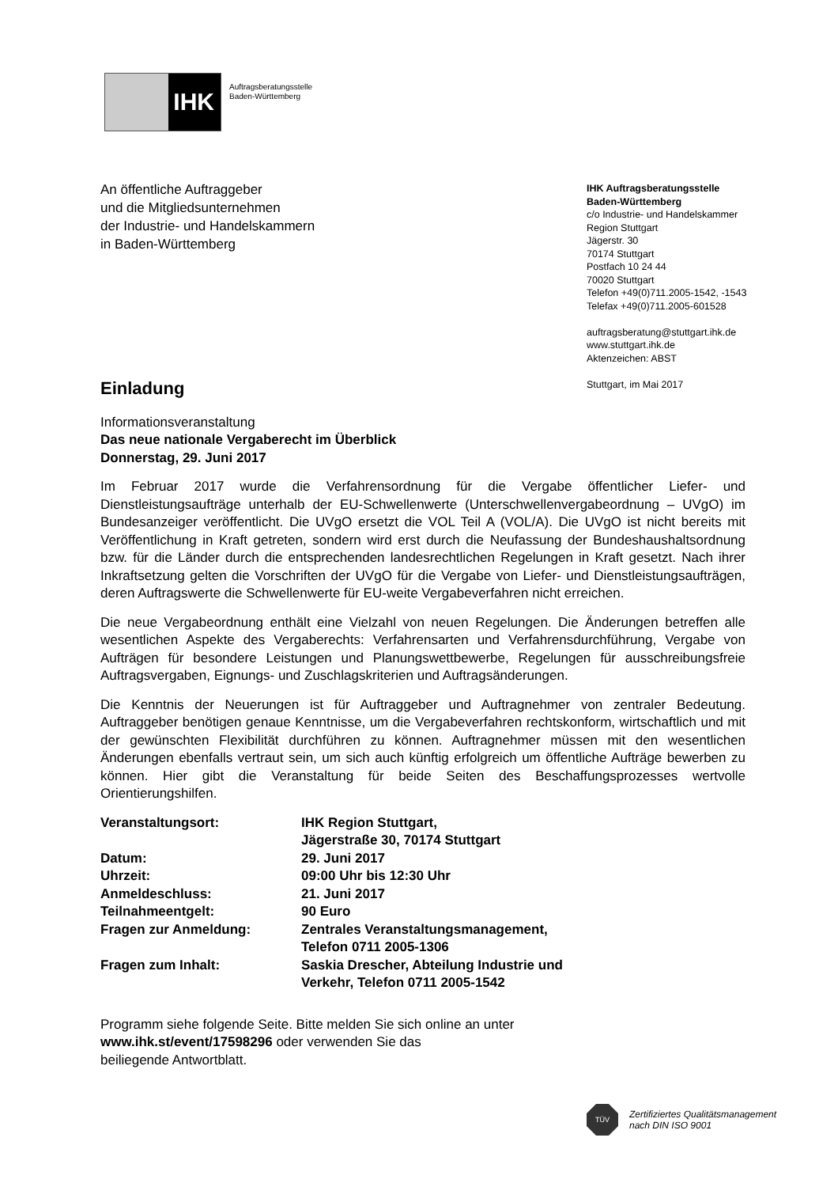IHK
Auftragsberatungsstelle
Baden-Württemberg
An öffentliche Auftraggeber
und die Mitgliedsunternehmen
der Industrie- und Handelskammern
in Baden-Württemberg
IHK Auftragsberatungsstelle
Baden-Württemberg
c/o Industrie- und Handelskammer
Region Stuttgart
Jägerstr. 30
70174 Stuttgart
Postfach 10 24 44
70020 Stuttgart
Telefon +49(0)711.2005-1542, -1543
Telefax +49(0)711.2005-601528
auftragsberatung@stuttgart.ihk.de
www.stuttgart.ihk.de
Aktenzeichen: ABST
Stuttgart, im Mai 2017
Einladung
Informationsveranstaltung
Das neue nationale Vergaberecht im Überblick
Donnerstag, 29. Juni 2017
Im Februar 2017 wurde die Verfahrensordnung für die Vergabe öffentlicher Liefer- und Dienstleistungsaufträge unterhalb der EU-Schwellenwerte (Unterschwellenvergabeordnung – UVgO) im Bundesanzeiger veröffentlicht. Die UVgO ersetzt die VOL Teil A (VOL/A). Die UVgO ist nicht bereits mit Veröffentlichung in Kraft getreten, sondern wird erst durch die Neufassung der Bundeshaushaltsordnung bzw. für die Länder durch die entsprechenden landesrechtlichen Regelungen in Kraft gesetzt. Nach ihrer Inkraftsetzung gelten die Vorschriften der UVgO für die Vergabe von Liefer- und Dienstleistungsaufträgen, deren Auftragswerte die Schwellenwerte für EU-weite Vergabeverfahren nicht erreichen.
Die neue Vergabeordnung enthält eine Vielzahl von neuen Regelungen. Die Änderungen betreffen alle wesentlichen Aspekte des Vergaberechts: Verfahrensarten und Verfahrensdurchführung, Vergabe von Aufträgen für besondere Leistungen und Planungswettbewerbe, Regelungen für ausschreibungsfreie Auftragsvergaben, Eignungs- und Zuschlagskriterien und Auftragsänderungen.
Die Kenntnis der Neuerungen ist für Auftraggeber und Auftragnehmer von zentraler Bedeutung. Auftraggeber benötigen genaue Kenntnisse, um die Vergabeverfahren rechtskonform, wirtschaftlich und mit der gewünschten Flexibilität durchführen zu können. Auftragnehmer müssen mit den wesentlichen Änderungen ebenfalls vertraut sein, um sich auch künftig erfolgreich um öffentliche Aufträge bewerben zu können. Hier gibt die Veranstaltung für beide Seiten des Beschaffungsprozesses wertvolle Orientierungshilfen.
| Veranstaltungsort: | IHK Region Stuttgart, Jägerstraße 30, 70174 Stuttgart |
| Datum: | 29. Juni 2017 |
| Uhrzeit: | 09:00 Uhr bis 12:30 Uhr |
| Anmeldeschluss: | 21. Juni 2017 |
| Teilnahmeentgelt: | 90 Euro |
| Fragen zur Anmeldung: | Zentrales Veranstaltungsmanagement, Telefon 0711 2005-1306 |
| Fragen zum Inhalt: | Saskia Drescher, Abteilung Industrie und Verkehr, Telefon 0711 2005-1542 |
Programm siehe folgende Seite. Bitte melden Sie sich online an unter
www.ihk.st/event/17598296 oder verwenden Sie das
beiliegende Antwortblatt.
TÜV
Zertifiziertes Qualitätsmanagement
nach DIN ISO 9001